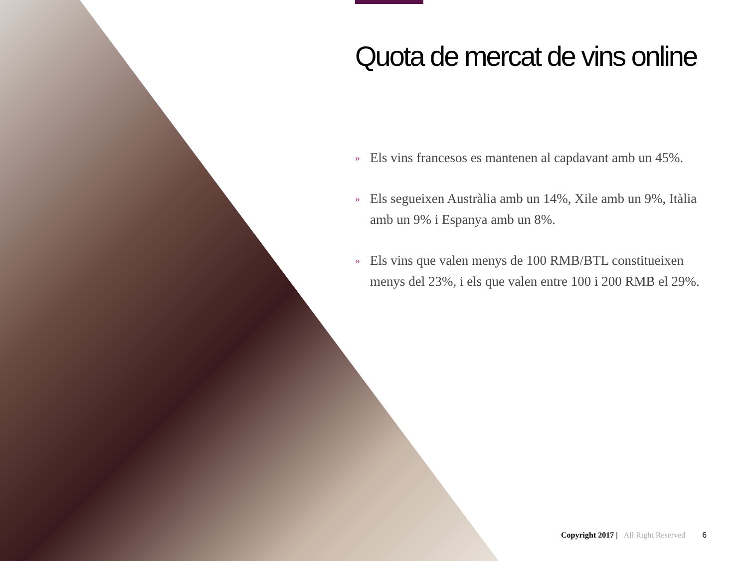Quota de mercat de vins online
»
Els vins francesos es mantenen al capdavant amb un 45%.
»
Els segueixen Austràlia amb un 14%, Xile amb un 9%, Itàlia amb un 9% i Espanya amb un 8%.
»
Els vins que valen menys de 100 RMB/BTL constitueixen menys del 23%, i els que valen entre 100 i 200 RMB el 29%.
Copyright 2017 | All Right Reserved 6